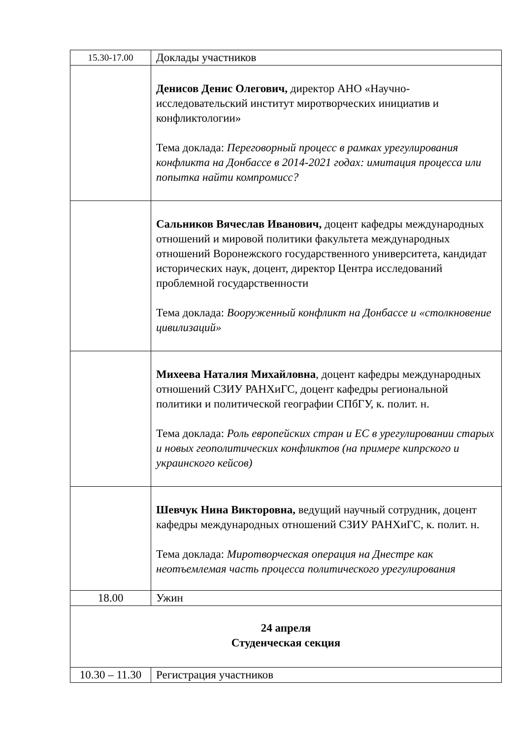| 15.30-17.00 | Доклады участников |
| | Денисов Денис Олегович, директор АНО «Научно-исследовательский институт миротворческих инициатив и конфликтологии» Тема доклада: Переговорный процесс в рамках урегулирования конфликта на Донбассе в 2014-2021 годах: имитация процесса или попытка найти компромисс? |
| | Сальников Вячеслав Иванович, доцент кафедры международных отношений и мировой политики факультета международных отношений Воронежского государственного университета, кандидат исторических наук, доцент, директор Центра исследований проблемной государственности Тема доклада: Вооруженный конфликт на Донбассе и «столкновение цивилизаций» |
| | Михеева Наталия Михайловна , доцент кафедры международных отношений СЗИУ РАНХиГС, доцент кафедры региональной политики и политической географии СПбГУ, к. полит. н. Тема доклада: Роль европейских стран и ЕС в урегулировании старых и новых геополитических конфликтов (на примере кипрского и украинского кейсов) |
| | Шевчук Нина Викторовна, ведущий научный сотрудник, доцент кафедры международных отношений СЗИУ РАНХиГС, к. полит. н. Тема доклада: Миротворческая операция на Днестре как неотъемлемая часть процесса политического урегулирования |
| 18.00 | Ужин |
| 24 апреля Студенческая секция | |
| 10.30 – 11.30 | Регистрация участников |